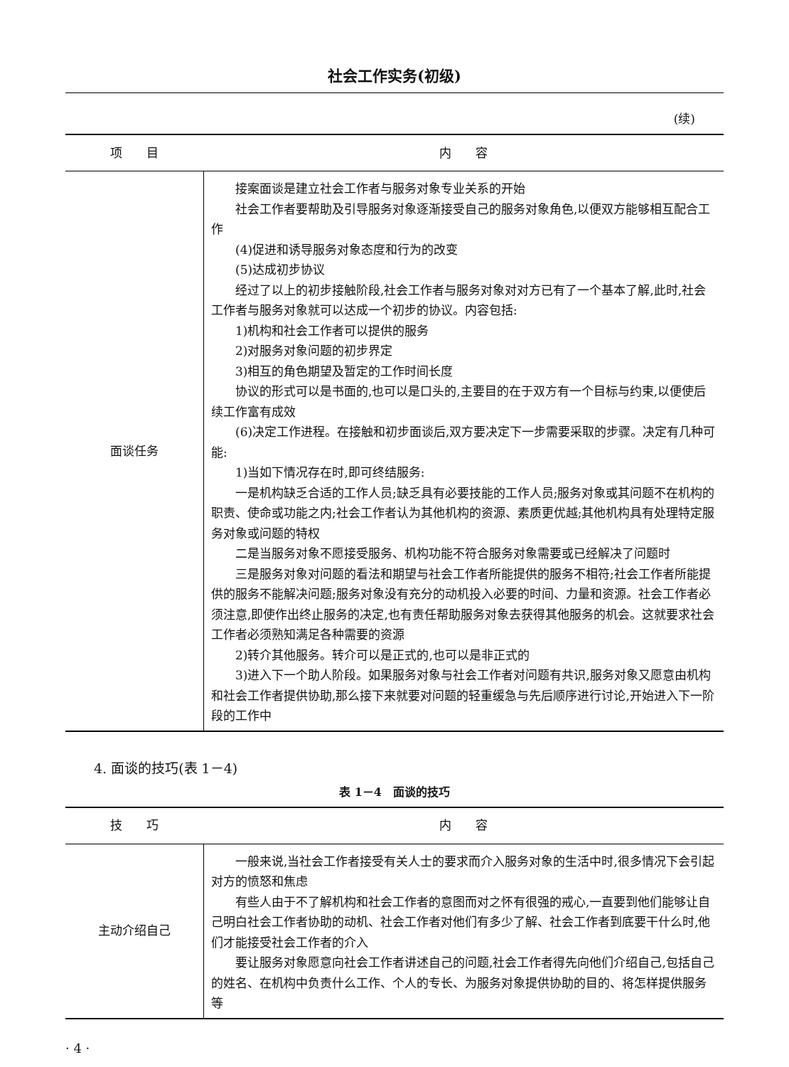社会工作实务(初级)
(续)
| 项 目 | 内 容 |
| --- | --- |
| 面谈任务 | 接案面谈是建立社会工作者与服务对象专业关系的开始 社会工作者要帮助及引导服务对象逐渐接受自己的服务对象角色,以便双方能够相互配合工作 (4)促进和诱导服务对象态度和行为的改变 (5)达成初步协议 经过了以上的初步接触阶段,社会工作者与服务对象对对方已有了一个基本了解,此时,社会工作者与服务对象就可以达成一个初步的协议。内容包括: 1)机构和社会工作者可以提供的服务 2)对服务对象问题的初步界定 3)相互的角色期望及暂定的工作时间长度 协议的形式可以是书面的,也可以是口头的,主要目的在于双方有一个目标与约束,以便使后续工作富有成效 (6)决定工作进程。在接触和初步面谈后,双方要决定下一步需要采取的步骤。决定有几种可能: 1)当如下情况存在时,即可终结服务: 一是机构缺乏合适的工作人员;缺乏具有必要技能的工作人员;服务对象或其问题不在机构的职责、使命或功能之内;社会工作者认为其他机构的资源、素质更优越;其他机构具有处理特定服务对象或问题的特权 二是当服务对象不愿接受服务、机构功能不符合服务对象需要或已经解决了问题时 三是服务对象对问题的看法和期望与社会工作者所能提供的服务不相符;社会工作者所能提供的服务不能解决问题;服务对象没有充分的动机投入必要的时间、力量和资源。社会工作者必须注意,即使作出终止服务的决定,也有责任帮助服务对象去获得其他服务的机会。这就要求社会工作者必须熟知满足各种需要的资源 2)转介其他服务。转介可以是正式的,也可以是非正式的 3)进入下一个助人阶段。如果服务对象与社会工作者对问题有共识,服务对象又愿意由机构和社会工作者提供协助,那么接下来就要对问题的轻重缓急与先后顺序进行讨论,开始进入下一阶段的工作中 |
4. 面谈的技巧(表 1－4)
表 1－4　面谈的技巧
| 技 巧 | 内 容 |
| --- | --- |
| 主动介绍自己 | 一般来说,当社会工作者接受有关人士的要求而介入服务对象的生活中时,很多情况下会引起对方的愤怒和焦虑 有些人由于不了解机构和社会工作者的意图而对之怀有很强的戒心,一直要到他们能够让自己明白社会工作者协助的动机、社会工作者对他们有多少了解、社会工作者到底要干什么时,他们才能接受社会工作者的介入 要让服务对象愿意向社会工作者讲述自己的问题,社会工作者得先向他们介绍自己,包括自己的姓名、在机构中负责什么工作、个人的专长、为服务对象提供协助的目的、将怎样提供服务等 |
· 4 ·